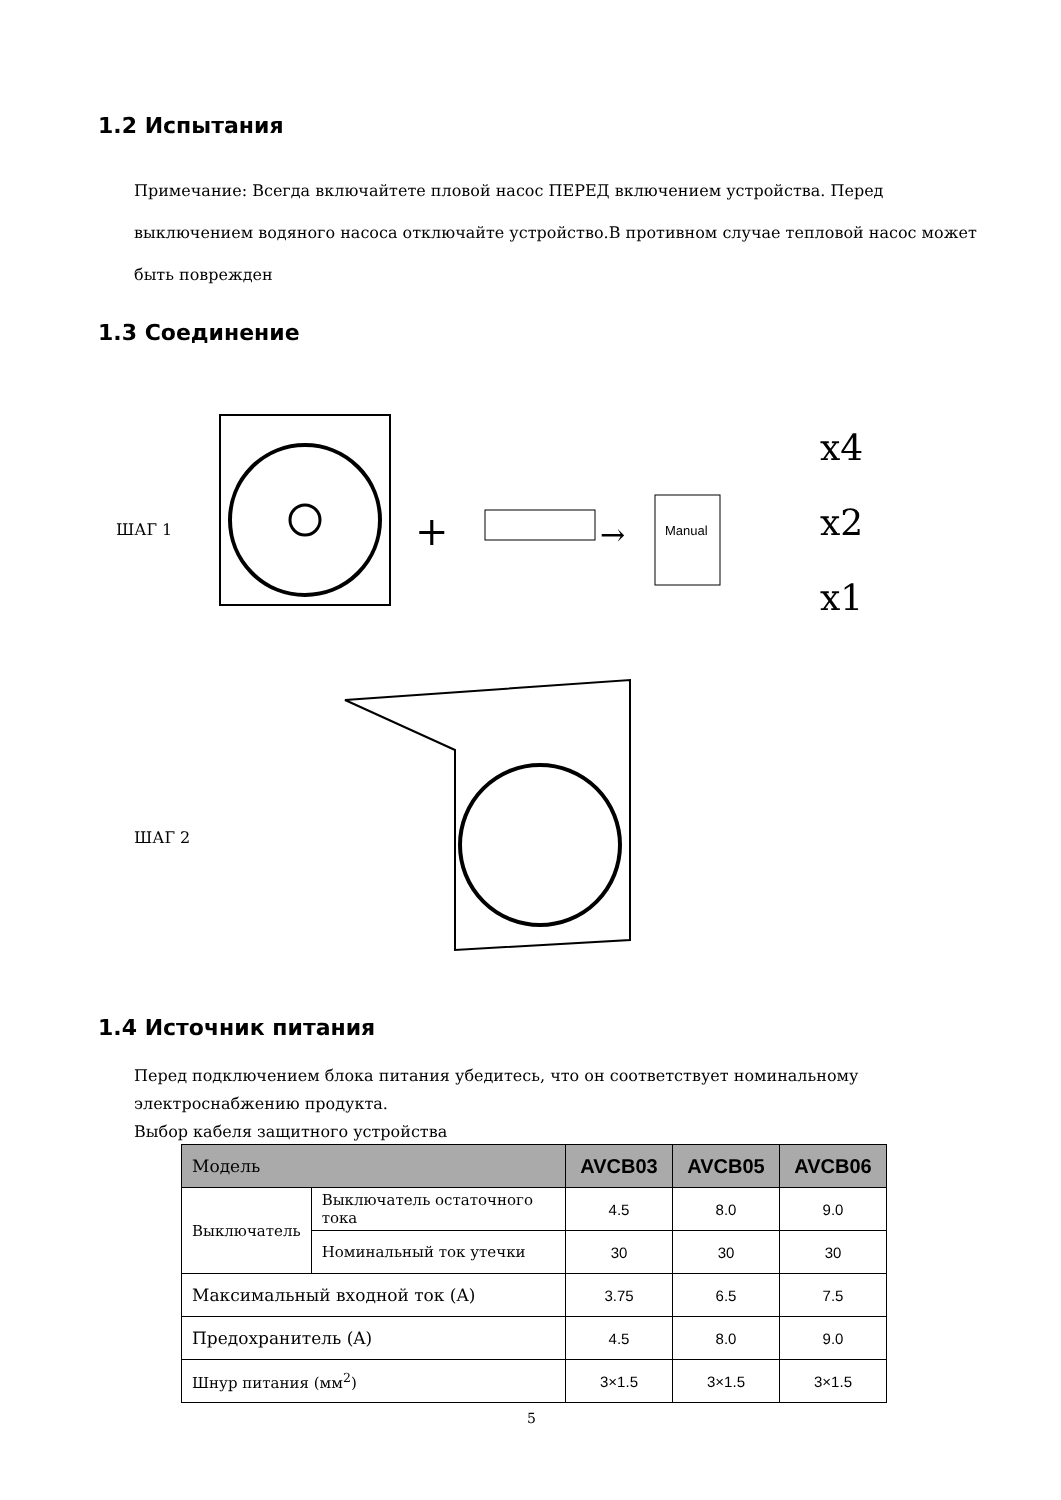1.2 Испытания
Примечание: Всегда включайтете пловой насос ПЕРЕД включением устройства. Перед выключением водяного насоса отключайте устройство.В противном случае тепловой насос может быть поврежден
1.3 Соединение
ШАГ 1
+
→
Manual
x4
x2
x1
ШАГ 2
1.4 Источник питания
Перед подключением блока питания убедитесь, что он соответствует номинальному электроснабжению продукта.
Выбор кабеля защитного устройства
| Модель | | AVCB03 | AVCB05 | AVCB06 |
| --- | --- | --- | --- | --- |
| Выключатель | Выключатель остаточного тока | 4.5 | 8.0 | 9.0 |
| | Номинальный ток утечки | 30 | 30 | 30 |
| Максимальный входной ток (A) | | 3.75 | 6.5 | 7.5 |
| Предохранитель (A) | | 4.5 | 8.0 | 9.0 |
| Шнур питания (мм<sup>2</sup>) | | 3×1.5 | 3×1.5 | 3×1.5 |
5